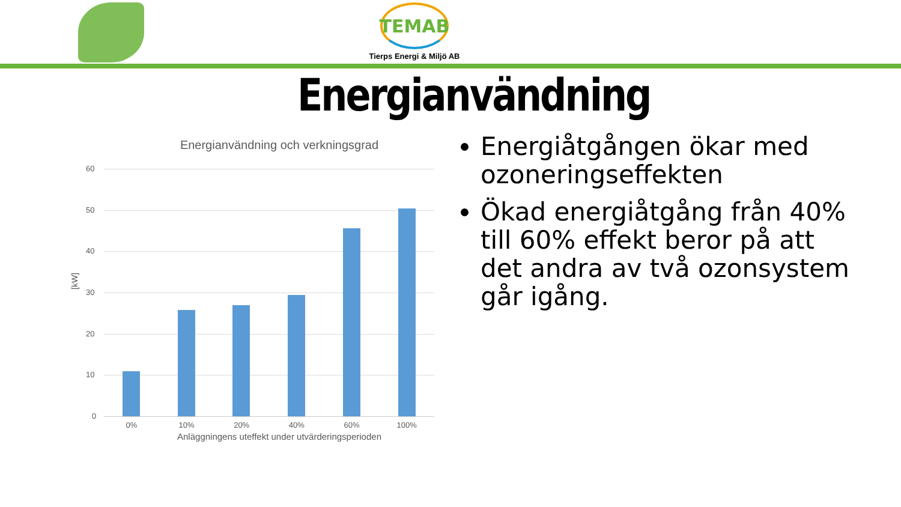TEMAB
Tierps Energi & Miljö AB
Energianvändning
Energianvändning och verkningsgrad
[kW]
60
50
40
30
20
10
0
0% 10% 20% 40% 60% 100%
Anläggningens uteffekt under utvärderingsperioden
Energiåtgången ökar med ozoneringseffekten
Ökad energiåtgång från 40% till 60% effekt beror på att det andra av två ozonsystem går igång.